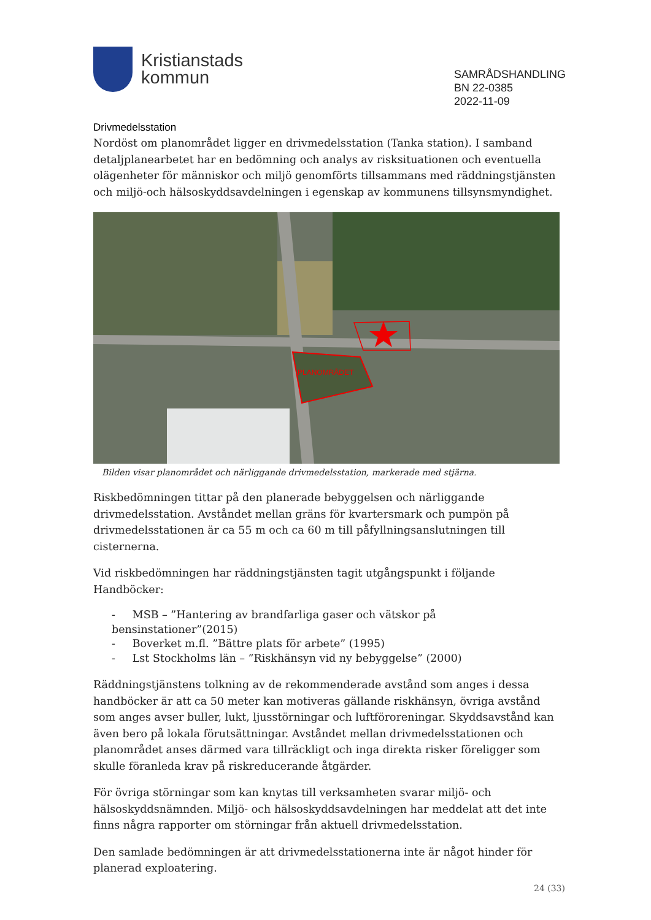Kristianstads
kommun
SAMRÅDSHANDLING
BN 22-0385
2022-11-09
Drivmedelsstation
Nordöst om planområdet ligger en drivmedelsstation (Tanka station). I samband detaljplanearbetet har en bedömning och analys av risksituationen och eventuella olägenheter för människor och miljö genomförts tillsammans med räddningstjänsten och miljö-och hälsoskyddsavdelningen i egenskap av kommunens tillsynsmyndighet.
PLANOMRÅDET
Bilden visar planområdet och närliggande drivmedelsstation, markerade med stjärna.
Riskbedömningen tittar på den planerade bebyggelsen och närliggande drivmedelsstation. Avståndet mellan gräns för kvartersmark och pumpön på drivmedelsstationen är ca 55 m och ca 60 m till påfyllningsanslutningen till cisternerna.
Vid riskbedömningen har räddningstjänsten tagit utgångspunkt i följande Handböcker:
- MSB – ”Hantering av brandfarliga gaser och vätskor på bensinstationer”(2015)
- Boverket m.fl. ”Bättre plats för arbete” (1995)
- Lst Stockholms län – ”Riskhänsyn vid ny bebyggelse” (2000)
Räddningstjänstens tolkning av de rekommenderade avstånd som anges i dessa handböcker är att ca 50 meter kan motiveras gällande riskhänsyn, övriga avstånd som anges avser buller, lukt, ljusstörningar och luftföroreningar. Skyddsavstånd kan även bero på lokala förutsättningar. Avståndet mellan drivmedelsstationen och planområdet anses därmed vara tillräckligt och inga direkta risker föreligger som skulle föranleda krav på riskreducerande åtgärder.
För övriga störningar som kan knytas till verksamheten svarar miljö- och hälsoskyddsnämnden. Miljö- och hälsoskyddsavdelningen har meddelat att det inte finns några rapporter om störningar från aktuell drivmedelsstation.
Den samlade bedömningen är att drivmedelsstationerna inte är något hinder för planerad exploatering.
24 (33)